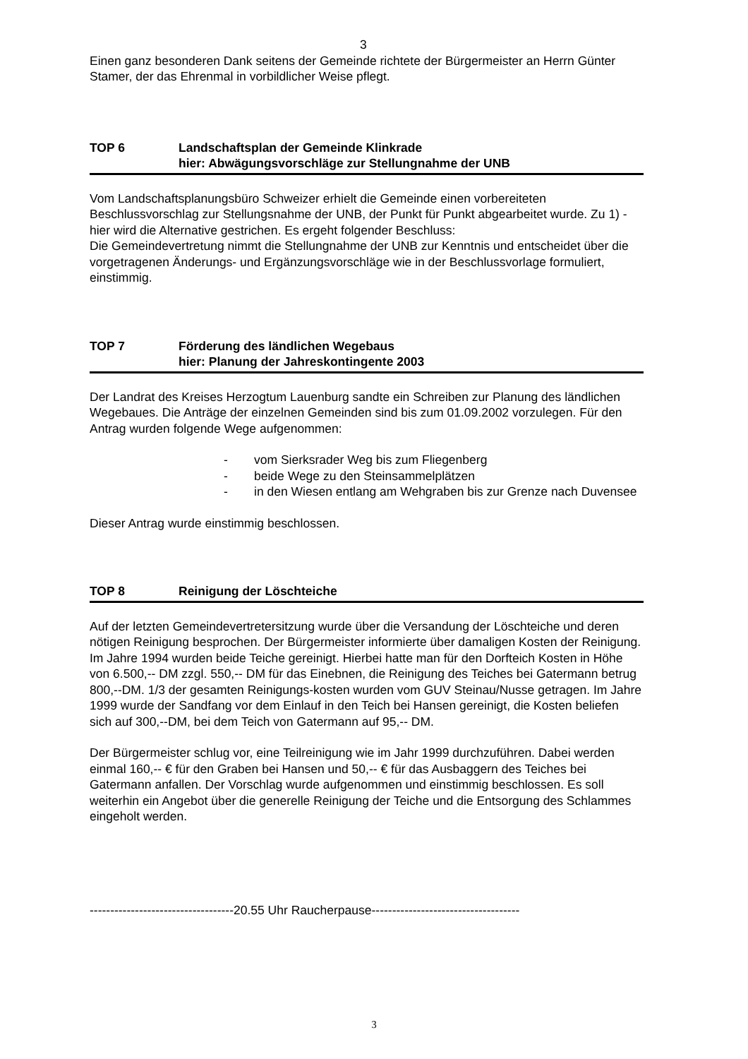3
Einen ganz besonderen Dank seitens der Gemeinde richtete der Bürgermeister an Herrn Günter Stamer, der das Ehrenmal in vorbildlicher Weise pflegt.
TOP 6 Landschaftsplan der Gemeinde Klinkrade
hier: Abwägungsvorschläge zur Stellungnahme der UNB
Vom Landschaftsplanungsbüro Schweizer erhielt die Gemeinde einen vorbereiteten Beschlussvorschlag zur Stellungsnahme der UNB, der Punkt für Punkt abgearbeitet wurde. Zu 1) - hier wird die Alternative gestrichen. Es ergeht folgender Beschluss:
Die Gemeindevertretung nimmt die Stellungnahme der UNB zur Kenntnis und entscheidet über die vorgetragenen Änderungs- und Ergänzungsvorschläge wie in der Beschlussvorlage formuliert, einstimmig.
TOP 7 Förderung des ländlichen Wegebaus
hier: Planung der Jahreskontingente 2003
Der Landrat des Kreises Herzogtum Lauenburg sandte ein Schreiben zur Planung des ländlichen Wegebaues. Die Anträge der einzelnen Gemeinden sind bis zum 01.09.2002 vorzulegen. Für den Antrag wurden folgende Wege aufgenommen:
- vom Sierksrader Weg bis zum Fliegenberg
- beide Wege zu den Steinsammelplätzen
- in den Wiesen entlang am Wehgraben bis zur Grenze nach Duvensee
Dieser Antrag wurde einstimmig beschlossen.
TOP 8 Reinigung der Löschteiche
Auf der letzten Gemeindevertretersitzung wurde über die Versandung der Löschteiche und deren nötigen Reinigung besprochen. Der Bürgermeister informierte über damaligen Kosten der Reinigung. Im Jahre 1994 wurden beide Teiche gereinigt. Hierbei hatte man für den Dorfteich Kosten in Höhe von 6.500,-- DM zzgl. 550,-- DM für das Einebnen, die Reinigung des Teiches bei Gatermann betrug 800,--DM. 1/3 der gesamten Reinigungs-kosten wurden vom GUV Steinau/Nusse getragen. Im Jahre 1999 wurde der Sandfang vor dem Einlauf in den Teich bei Hansen gereinigt, die Kosten beliefen sich auf 300,--DM, bei dem Teich von Gatermann auf 95,-- DM.
Der Bürgermeister schlug vor, eine Teilreinigung wie im Jahr 1999 durchzuführen. Dabei werden einmal 160,-- € für den Graben bei Hansen und 50,-- € für das Ausbaggern des Teiches bei Gatermann anfallen. Der Vorschlag wurde aufgenommen und einstimmig beschlossen. Es soll weiterhin ein Angebot über die generelle Reinigung der Teiche und die Entsorgung des Schlammes eingeholt werden.
-----------------------------------20.55 Uhr Raucherpause------------------------------------
3